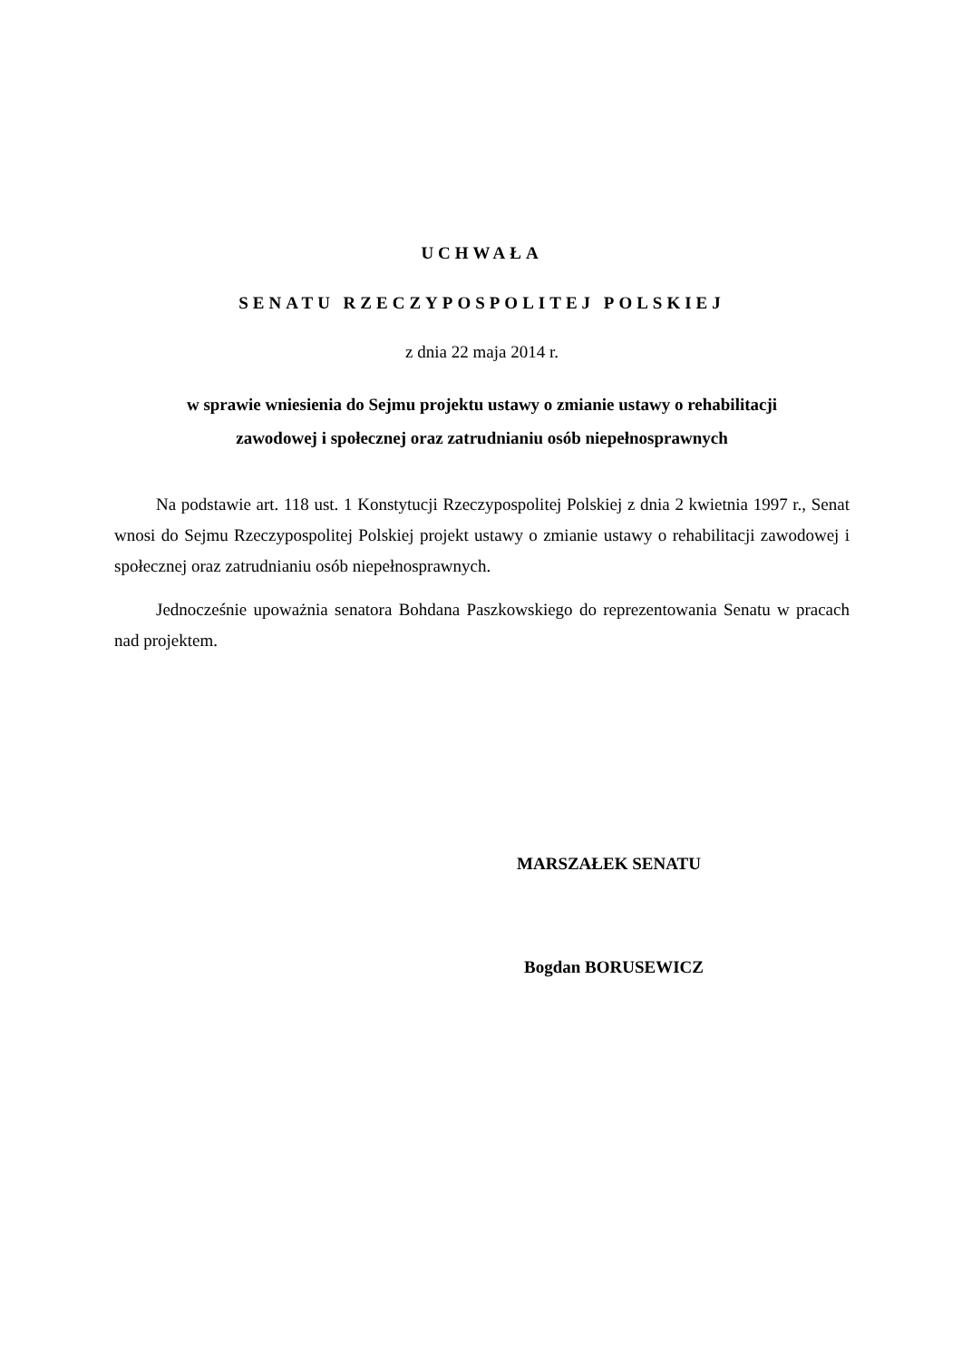UCHWAŁA
SENATU RZECZYPOSPOLITEJ POLSKIEJ
z dnia 22 maja 2014 r.
w sprawie wniesienia do Sejmu projektu ustawy o zmianie ustawy o rehabilitacji
zawodowej i społecznej oraz zatrudnianiu osób niepełnosprawnych
Na podstawie art. 118 ust. 1 Konstytucji Rzeczypospolitej Polskiej z dnia 2 kwietnia 1997 r., Senat wnosi do Sejmu Rzeczypospolitej Polskiej projekt ustawy o zmianie ustawy o rehabilitacji zawodowej i społecznej oraz zatrudnianiu osób niepełnosprawnych.
Jednocześnie upoważnia senatora Bohdana Paszkowskiego do reprezentowania Senatu w pracach nad projektem.
MARSZAŁEK SENATU
Bogdan BORUSEWICZ